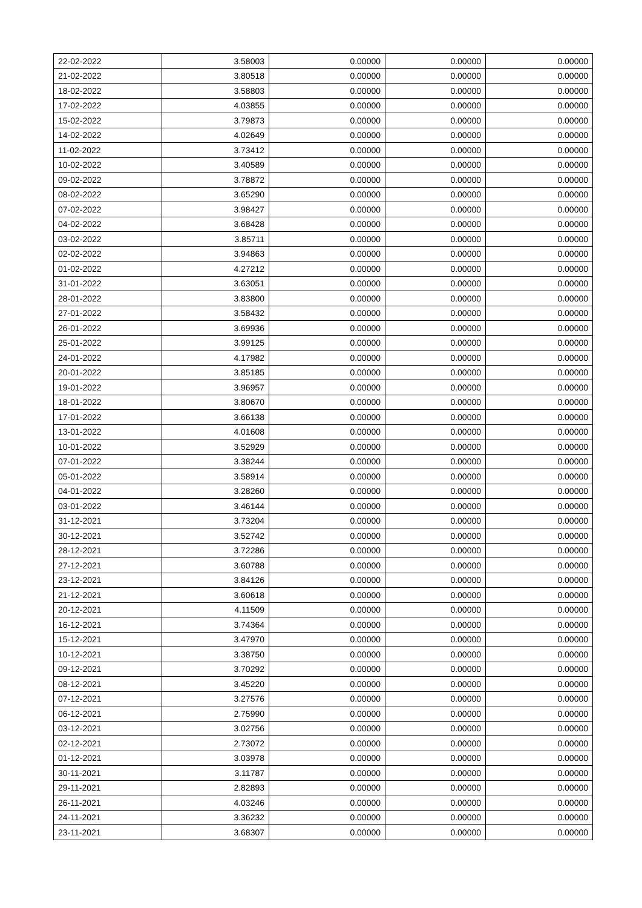| 22-02-2022 | 3.58003 | 0.00000 | 0.00000 | 0.00000 |
| 21-02-2022 | 3.80518 | 0.00000 | 0.00000 | 0.00000 |
| 18-02-2022 | 3.58803 | 0.00000 | 0.00000 | 0.00000 |
| 17-02-2022 | 4.03855 | 0.00000 | 0.00000 | 0.00000 |
| 15-02-2022 | 3.79873 | 0.00000 | 0.00000 | 0.00000 |
| 14-02-2022 | 4.02649 | 0.00000 | 0.00000 | 0.00000 |
| 11-02-2022 | 3.73412 | 0.00000 | 0.00000 | 0.00000 |
| 10-02-2022 | 3.40589 | 0.00000 | 0.00000 | 0.00000 |
| 09-02-2022 | 3.78872 | 0.00000 | 0.00000 | 0.00000 |
| 08-02-2022 | 3.65290 | 0.00000 | 0.00000 | 0.00000 |
| 07-02-2022 | 3.98427 | 0.00000 | 0.00000 | 0.00000 |
| 04-02-2022 | 3.68428 | 0.00000 | 0.00000 | 0.00000 |
| 03-02-2022 | 3.85711 | 0.00000 | 0.00000 | 0.00000 |
| 02-02-2022 | 3.94863 | 0.00000 | 0.00000 | 0.00000 |
| 01-02-2022 | 4.27212 | 0.00000 | 0.00000 | 0.00000 |
| 31-01-2022 | 3.63051 | 0.00000 | 0.00000 | 0.00000 |
| 28-01-2022 | 3.83800 | 0.00000 | 0.00000 | 0.00000 |
| 27-01-2022 | 3.58432 | 0.00000 | 0.00000 | 0.00000 |
| 26-01-2022 | 3.69936 | 0.00000 | 0.00000 | 0.00000 |
| 25-01-2022 | 3.99125 | 0.00000 | 0.00000 | 0.00000 |
| 24-01-2022 | 4.17982 | 0.00000 | 0.00000 | 0.00000 |
| 20-01-2022 | 3.85185 | 0.00000 | 0.00000 | 0.00000 |
| 19-01-2022 | 3.96957 | 0.00000 | 0.00000 | 0.00000 |
| 18-01-2022 | 3.80670 | 0.00000 | 0.00000 | 0.00000 |
| 17-01-2022 | 3.66138 | 0.00000 | 0.00000 | 0.00000 |
| 13-01-2022 | 4.01608 | 0.00000 | 0.00000 | 0.00000 |
| 10-01-2022 | 3.52929 | 0.00000 | 0.00000 | 0.00000 |
| 07-01-2022 | 3.38244 | 0.00000 | 0.00000 | 0.00000 |
| 05-01-2022 | 3.58914 | 0.00000 | 0.00000 | 0.00000 |
| 04-01-2022 | 3.28260 | 0.00000 | 0.00000 | 0.00000 |
| 03-01-2022 | 3.46144 | 0.00000 | 0.00000 | 0.00000 |
| 31-12-2021 | 3.73204 | 0.00000 | 0.00000 | 0.00000 |
| 30-12-2021 | 3.52742 | 0.00000 | 0.00000 | 0.00000 |
| 28-12-2021 | 3.72286 | 0.00000 | 0.00000 | 0.00000 |
| 27-12-2021 | 3.60788 | 0.00000 | 0.00000 | 0.00000 |
| 23-12-2021 | 3.84126 | 0.00000 | 0.00000 | 0.00000 |
| 21-12-2021 | 3.60618 | 0.00000 | 0.00000 | 0.00000 |
| 20-12-2021 | 4.11509 | 0.00000 | 0.00000 | 0.00000 |
| 16-12-2021 | 3.74364 | 0.00000 | 0.00000 | 0.00000 |
| 15-12-2021 | 3.47970 | 0.00000 | 0.00000 | 0.00000 |
| 10-12-2021 | 3.38750 | 0.00000 | 0.00000 | 0.00000 |
| 09-12-2021 | 3.70292 | 0.00000 | 0.00000 | 0.00000 |
| 08-12-2021 | 3.45220 | 0.00000 | 0.00000 | 0.00000 |
| 07-12-2021 | 3.27576 | 0.00000 | 0.00000 | 0.00000 |
| 06-12-2021 | 2.75990 | 0.00000 | 0.00000 | 0.00000 |
| 03-12-2021 | 3.02756 | 0.00000 | 0.00000 | 0.00000 |
| 02-12-2021 | 2.73072 | 0.00000 | 0.00000 | 0.00000 |
| 01-12-2021 | 3.03978 | 0.00000 | 0.00000 | 0.00000 |
| 30-11-2021 | 3.11787 | 0.00000 | 0.00000 | 0.00000 |
| 29-11-2021 | 2.82893 | 0.00000 | 0.00000 | 0.00000 |
| 26-11-2021 | 4.03246 | 0.00000 | 0.00000 | 0.00000 |
| 24-11-2021 | 3.36232 | 0.00000 | 0.00000 | 0.00000 |
| 23-11-2021 | 3.68307 | 0.00000 | 0.00000 | 0.00000 |